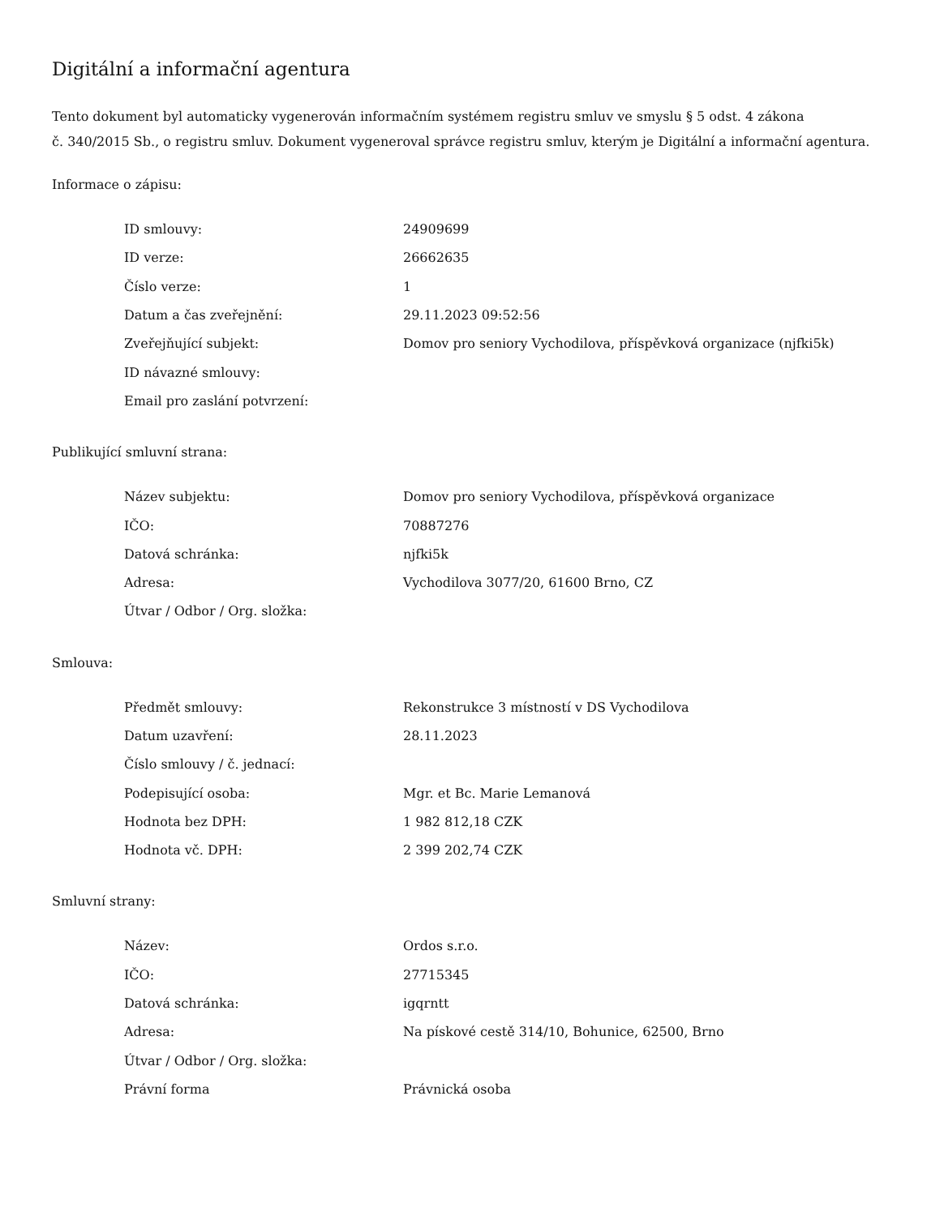Digitální a informační agentura
Tento dokument byl automaticky vygenerován informačním systémem registru smluv ve smyslu § 5 odst. 4 zákona
č. 340/2015 Sb., o registru smluv. Dokument vygeneroval správce registru smluv, kterým je Digitální a informační agentura.
Informace o zápisu:
| ID smlouvy: | 24909699 |
| ID verze: | 26662635 |
| Číslo verze: | 1 |
| Datum a čas zveřejnění: | 29.11.2023 09:52:56 |
| Zveřejňující subjekt: | Domov pro seniory Vychodilova, příspěvková organizace (njfki5k) |
| ID návazné smlouvy: | |
| Email pro zaslání potvrzení: | |
Publikující smluvní strana:
| Název subjektu: | Domov pro seniory Vychodilova, příspěvková organizace |
| IČO: | 70887276 |
| Datová schránka: | njfki5k |
| Adresa: | Vychodilova 3077/20, 61600 Brno, CZ |
| Útvar / Odbor / Org. složka: | |
Smlouva:
| Předmět smlouvy: | Rekonstrukce 3 místností v DS Vychodilova |
| Datum uzavření: | 28.11.2023 |
| Číslo smlouvy / č. jednací: | |
| Podepisující osoba: | Mgr. et Bc. Marie Lemanová |
| Hodnota bez DPH: | 1 982 812,18 CZK |
| Hodnota vč. DPH: | 2 399 202,74 CZK |
Smluvní strany:
| Název: | Ordos s.r.o. |
| IČO: | 27715345 |
| Datová schránka: | igqrntt |
| Adresa: | Na pískové cestě 314/10, Bohunice, 62500, Brno |
| Útvar / Odbor / Org. složka: | |
| Právní forma | Právnická osoba |